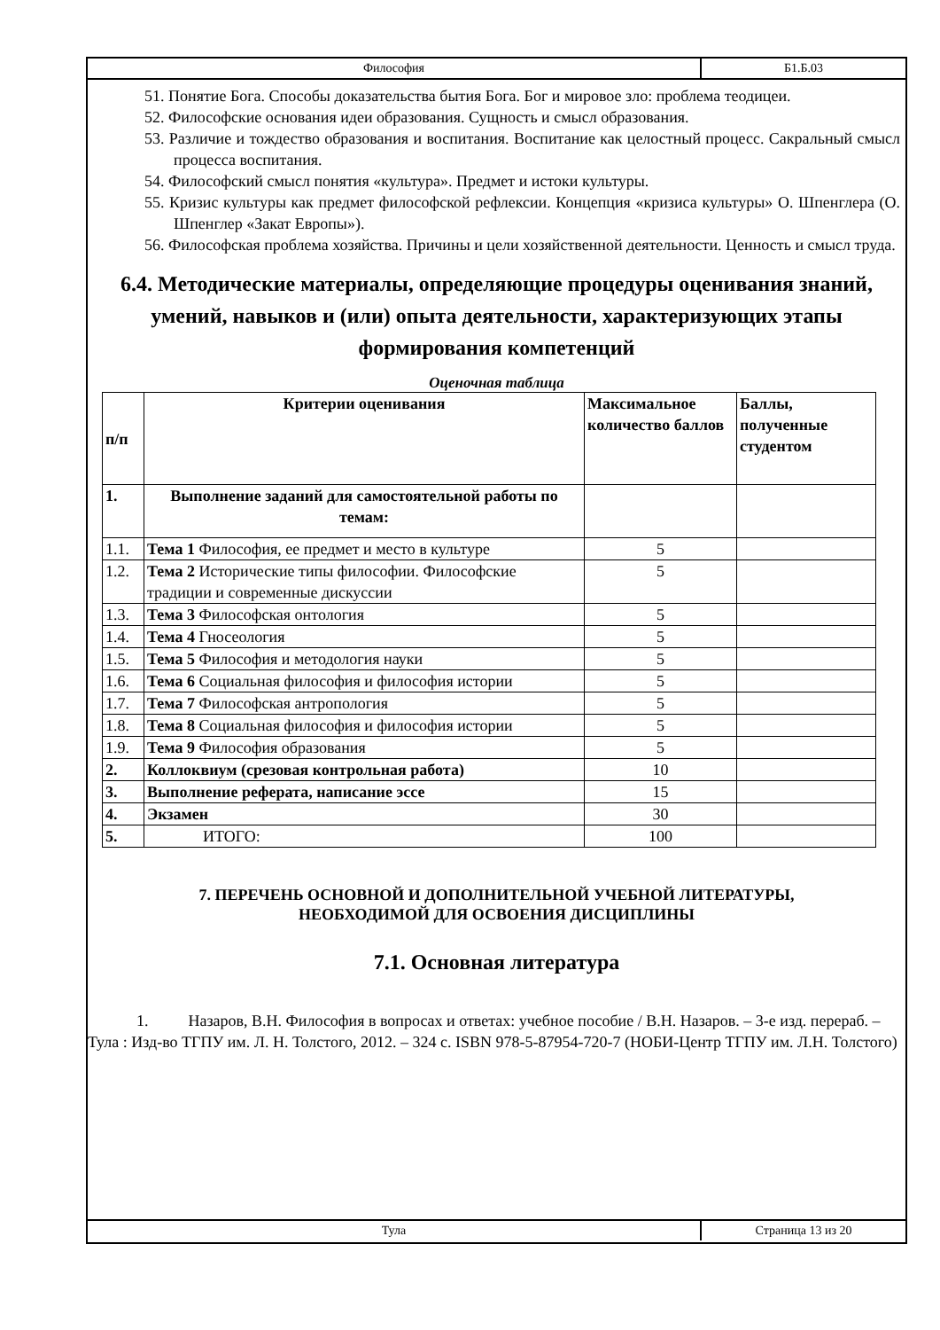Философия Б1.Б.03
51. Понятие Бога. Способы доказательства бытия Бога. Бог и мировое зло: проблема теодицеи.
52. Философские основания идеи образования. Сущность и смысл образования.
53. Различие и тождество образования и воспитания. Воспитание как целостный процесс. Сакральный смысл процесса воспитания.
54. Философский смысл понятия «культура». Предмет и истоки культуры.
55. Кризис культуры как предмет философской рефлексии. Концепция «кризиса культуры» О. Шпенглера (О. Шпенглер «Закат Европы»).
56. Философская проблема хозяйства. Причины и цели хозяйственной деятельности. Ценность и смысл труда.
6.4. Методические материалы, определяющие процедуры оценивания знаний, умений, навыков и (или) опыта деятельности, характеризующих этапы формирования компетенций
Оценочная таблица
| п/п | Критерии оценивания | Максимальное количество баллов | Баллы, полученные студентом |
| --- | --- | --- | --- |
| 1. | Выполнение заданий для самостоятельной работы по темам: | | |
| 1.1. | Тема 1 Философия, ее предмет и место в культуре | 5 | |
| 1.2. | Тема 2 Исторические типы философии. Философские традиции и современные дискуссии | 5 | |
| 1.3. | Тема 3 Философская онтология | 5 | |
| 1.4. | Тема 4 Гносеология | 5 | |
| 1.5. | Тема 5 Философия и методология науки | 5 | |
| 1.6. | Тема 6 Социальная философия и философия истории | 5 | |
| 1.7. | Тема 7 Философская антропология | 5 | |
| 1.8. | Тема 8 Социальная философия и философия истории | 5 | |
| 1.9. | Тема 9 Философия образования | 5 | |
| 2. | Коллоквиум (срезовая контрольная работа) | 10 | |
| 3. | Выполнение реферата, написание эссе | 15 | |
| 4. | Экзамен | 30 | |
| 5. | ИТОГО: | 100 | |
7. ПЕРЕЧЕНЬ ОСНОВНОЙ И ДОПОЛНИТЕЛЬНОЙ УЧЕБНОЙ ЛИТЕРАТУРЫ,
НЕОБХОДИМОЙ ДЛЯ ОСВОЕНИЯ ДИСЦИПЛИНЫ
7.1. Основная литература
1. Назаров, В.Н. Философия в вопросах и ответах: учебное пособие / В.Н. Назаров. – 3-е изд. перераб. – Тула : Изд-во ТГПУ им. Л. Н. Толстого, 2012. – 324 с. ISBN 978-5-87954-720-7 (НОБИ-Центр ТГПУ им. Л.Н. Толстого)
Тула Страница 13 из 20